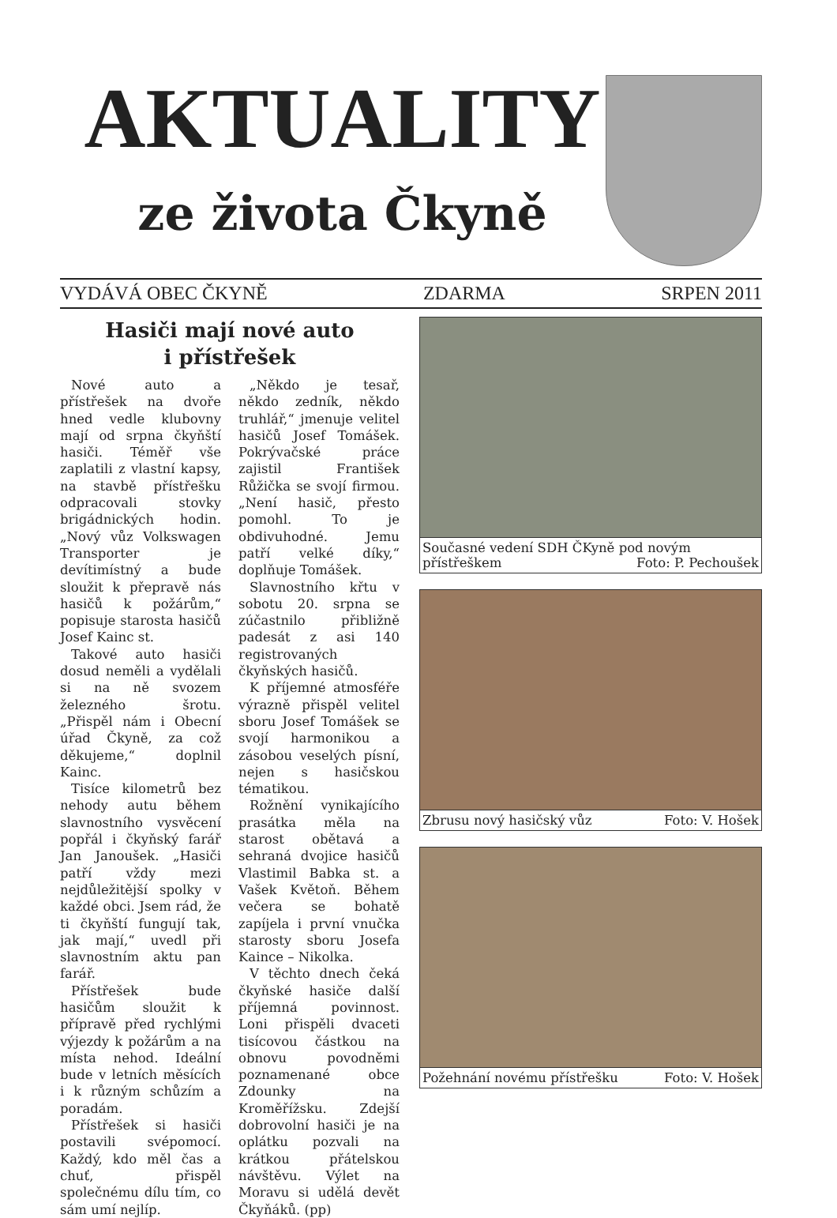AKTUALITY
ze života Čkyně
VYDÁVÁ OBEC ČKYNĚ ZDARMA SRPEN 2011
Hasiči mají nové auto
i přístřešek
Nové auto a přístřešek na dvoře hned vedle klubovny mají od srpna čkyňští hasiči. Téměř vše zaplatili z vlastní kapsy, na stavbě přístřešku odpracovali stovky brigádnických hodin. „Nový vůz Volkswagen Transporter je devítimístný a bude sloužit k přepravě nás hasičů k požárům,“ popisuje starosta hasičů Josef Kainc st.
Takové auto hasiči dosud neměli a vydělali si na ně svozem železného šrotu. „Přispěl nám i Obecní úřad Čkyně, za což děkujeme,“ doplnil Kainc.
Tisíce kilometrů bez nehody autu během slavnostního vysvěcení popřál i čkyňský farář Jan Janoušek. „Hasiči patří vždy mezi nejdůležitější spolky v každé obci. Jsem rád, že ti čkyňští fungují tak, jak mají,“ uvedl při slavnostním aktu pan farář.
Přístřešek bude hasičům sloužit k přípravě před rychlými výjezdy k požárům a na místa nehod. Ideální bude v letních měsících i k různým schůzím a poradám.
Přístřešek si hasiči postavili svépomocí. Každý, kdo měl čas a chuť, přispěl společnému dílu tím, co sám umí nejlíp.
„Někdo je tesař, někdo zedník, někdo truhlář,“ jmenuje velitel hasičů Josef Tomášek. Pokrývačské práce zajistil František Růžička se svojí firmou. „Není hasič, přesto pomohl. To je obdivuhodné. Jemu patří velké díky,“ doplňuje Tomášek.
Slavnostního křtu v sobotu 20. srpna se zúčastnilo přibližně padesát z asi 140 registrovaných čkyňských hasičů.
K příjemné atmosféře výrazně přispěl velitel sboru Josef Tomášek se svojí harmonikou a zásobou veselých písní, nejen s hasičskou tématikou.
Rožnění vynikajícího prasátka měla na starost obětavá a sehraná dvojice hasičů Vlastimil Babka st. a Vašek Květoň. Během večera se bohatě zapíjela i první vnučka starosty sboru Josefa Kaince – Nikolka.
V těchto dnech čeká čkyňské hasiče další příjemná povinnost. Loni přispěli dvaceti tisícovou částkou na obnovu povodněmi poznamenané obce Zdounky na Kroměřížsku. Zdejší dobrovolní hasiči je na oplátku pozvali na krátkou přátelskou návštěvu. Výlet na Moravu si udělá devět Čkyňáků. (pp)
Současné vedení SDH ČKyně pod novým přístřeškem Foto: P. Pechoušek
Zbrusu nový hasičský vůz Foto: V. Hošek
Požehnání novému přístřešku Foto: V. Hošek